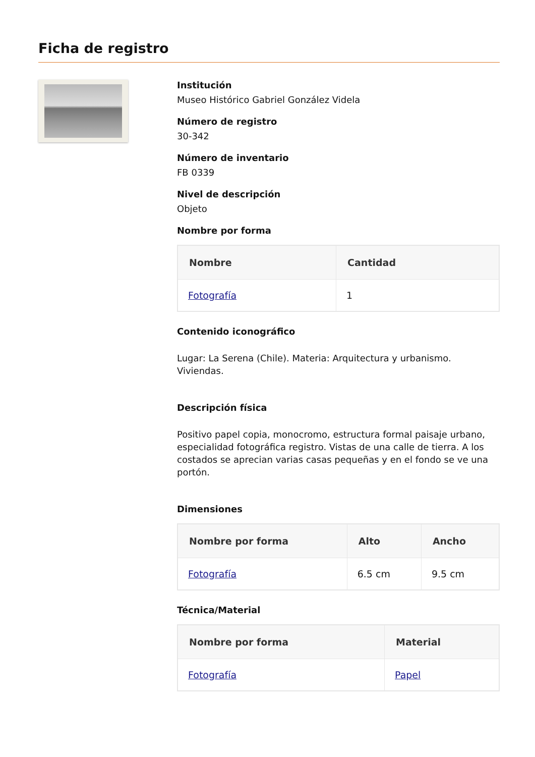Ficha de registro
Institución
Museo Histórico Gabriel González Videla
Número de registro
30-342
Número de inventario
FB 0339
Nivel de descripción
Objeto
Nombre por forma
| Nombre | Cantidad |
| --- | --- |
| Fotografía | 1 |
Contenido iconográfico
Lugar: La Serena (Chile). Materia: Arquitectura y urbanismo. Viviendas.
Descripción física
Positivo papel copia, monocromo, estructura formal paisaje urbano, especialidad fotográfica registro. Vistas de una calle de tierra. A los costados se aprecian varias casas pequeñas y en el fondo se ve una portón.
Dimensiones
| Nombre por forma | Alto | Ancho |
| --- | --- | --- |
| Fotografía | 6.5 cm | 9.5 cm |
Técnica/Material
| Nombre por forma | Material |
| --- | --- |
| Fotografía | Papel |